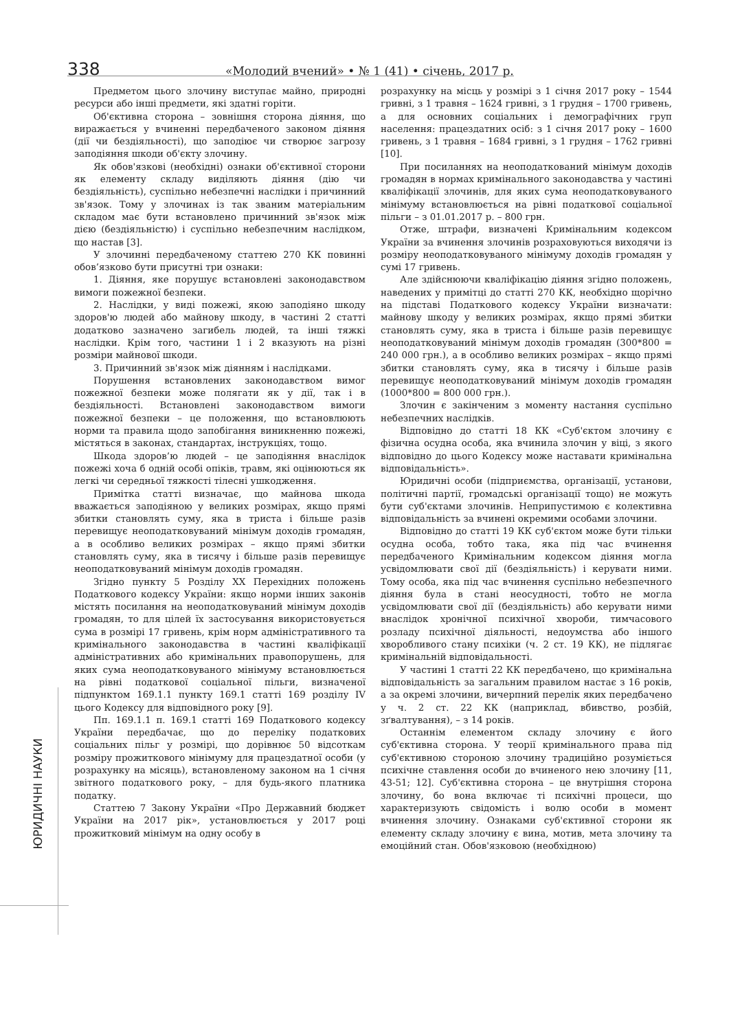338 «Молодий вчений» • № 1 (41) • січень, 2017 р.
ЮРИДИЧНІ НАУКИ
Предметом цього злочину виступає майно, природні ресурси або інші предмети, які здатні горіти.
Об'єктивна сторона – зовнішня сторона діяння, що виражається у вчиненні передбаченого законом діяння (дії чи бездіяльності), що заподіює чи створює загрозу заподіяння шкоди об'єкту злочину.
Як обов'язкові (необхідні) ознаки об'єктивної сторони як елементу складу виділяють діяння (дію чи бездіяльність), суспільно небезпечні наслідки і причинний зв'язок. Тому у злочинах із так званим матеріальним складом має бути встановлено причинний зв'язок між дією (бездіяльністю) і суспільно небезпечним наслідком, що настав [3].
У злочинні передбаченому статтею 270 КК повинні обов’язково бути присутні три ознаки:
1. Діяння, яке порушує встановлені законодавством вимоги пожежної безпеки.
2. Наслідки, у виді пожежі, якою заподіяно шкоду здоров'ю людей або майнову шкоду, в частині 2 статті додатково зазначено загибель людей, та інші тяжкі наслідки. Крім того, частини 1 і 2 вказують на різні розміри майнової шкоди.
3. Причинний зв'язок між діянням і наслідками.
Порушення встановлених законодавством вимог пожежної безпеки може полягати як у дії, так і в бездіяльності. Встановлені законодавством вимоги пожежної безпеки – це положення, що встановлюють норми та правила щодо запобігання виникненню пожежі, містяться в законах, стандартах, інструкціях, тощо.
Шкода здоров’ю людей – це заподіяння внаслідок пожежі хоча б одній особі опіків, травм, які оцінюються як легкі чи середньої тяжкості тілесні ушкодження.
Примітка статті визначає, що майнова шкода вважається заподіяною у великих розмірах, якщо прямі збитки становлять суму, яка в триста і більше разів перевищує неоподатковуваний мінімум доходів громадян, а в особливо великих розмірах – якщо прямі збитки становлять суму, яка в тисячу і більше разів перевищує неоподатковуваний мінімум доходів громадян.
Згідно пункту 5 Розділу XX Перехідних положень Податкового кодексу України: якщо норми інших законів містять посилання на неоподатковуваний мінімум доходів громадян, то для цілей їх застосування використовується сума в розмірі 17 гривень, крім норм адміністративного та кримінального законодавства в частині кваліфікації адміністративних або кримінальних правопорушень, для яких сума неоподатковуваного мінімуму встановлюється на рівні податкової соціальної пільги, визначеної підпунктом 169.1.1 пункту 169.1 статті 169 розділу IV цього Кодексу для відповідного року [9].
Пп. 169.1.1 п. 169.1 статті 169 Податкового кодексу України передбачає, що до переліку податкових соціальних пільг у розмірі, що дорівнює 50 відсоткам розміру прожиткового мінімуму для працездатної особи (у розрахунку на місяць), встановленому законом на 1 січня звітного податкового року, – для будь-якого платника податку.
Статтею 7 Закону України «Про Державний бюджет України на 2017 рік», установлюється у 2017 році прожитковий мінімум на одну особу в
розрахунку на місць у розмірі з 1 січня 2017 року – 1544 гривні, з 1 травня – 1624 гривні, з 1 грудня – 1700 гривень, а для основних соціальних і демографічних груп населення: працездатних осіб: з 1 січня 2017 року – 1600 гривень, з 1 травня – 1684 гривні, з 1 грудня – 1762 гривні [10].
При посиланнях на неоподаткований мінімум доходів громадян в нормах кримінального законодавства у частині кваліфікації злочинів, для яких сума неоподатковуваного мінімуму встановлюється на рівні податкової соціальної пільги – з 01.01.2017 р. – 800 грн.
Отже, штрафи, визначені Кримінальним кодексом України за вчинення злочинів розраховуються виходячи із розміру неоподатковуваного мінімуму доходів громадян у сумі 17 гривень.
Але здійснюючи кваліфікацію діяння згідно положень, наведених у примітці до статті 270 КК, необхідно щорічно на підставі Податкового кодексу України визначати: майнову шкоду у великих розмірах, якщо прямі збитки становлять суму, яка в триста і більше разів перевищує неоподатковуваний мінімум доходів громадян (300*800 = 240 000 грн.), а в особливо великих розмірах – якщо прямі збитки становлять суму, яка в тисячу і більше разів перевищує неоподатковуваний мінімум доходів громадян (1000*800 = 800 000 грн.).
Злочин є закінченим з моменту настання суспільно небезпечних наслідків.
Відповідно до статті 18 КК «Суб'єктом злочину є фізична осудна особа, яка вчинила злочин у віці, з якого відповідно до цього Кодексу може наставати кримінальна відповідальність».
Юридичні особи (підприємства, організації, установи, політичні партії, громадські організації тощо) не можуть бути суб'єктами злочинів. Неприпустимою є колективна відповідальність за вчинені окремими особами злочини.
Відповідно до статті 19 КК суб'єктом може бути тільки осудна особа, тобто така, яка під час вчинення передбаченого Кримінальним кодексом діяння могла усвідомлювати свої дії (бездіяльність) і керувати ними. Тому особа, яка під час вчинення суспільно небезпечного діяння була в стані неосудності, тобто не могла усвідомлювати свої дії (бездіяльність) або керувати ними внаслідок хронічної психічної хвороби, тимчасового розладу психічної діяльності, недоумства або іншого хворобливого стану психіки (ч. 2 ст. 19 КК), не підлягає кримінальній відповідальності.
У частині 1 статті 22 КК передбачено, що кримінальна відповідальність за загальним правилом настає з 16 років, а за окремі злочини, вичерпний перелік яких передбачено у ч. 2 ст. 22 КК (наприклад, вбивство, розбій, зґвалтування), – з 14 років.
Останнім елементом складу злочину є його суб'єктивна сторона. У теорії кримінального права під суб'єктивною стороною злочину традиційно розуміється психічне ставлення особи до вчиненого нею злочину [11, 43-51; 12]. Суб'єктивна сторона – це внутрішня сторона злочину, бо вона включає ті психічні процеси, що характеризують свідомість і волю особи в момент вчинення злочину. Ознаками суб'єктивної сторони як елементу складу злочину є вина, мотив, мета злочину та емоційний стан. Обов'язковою (необхідною)